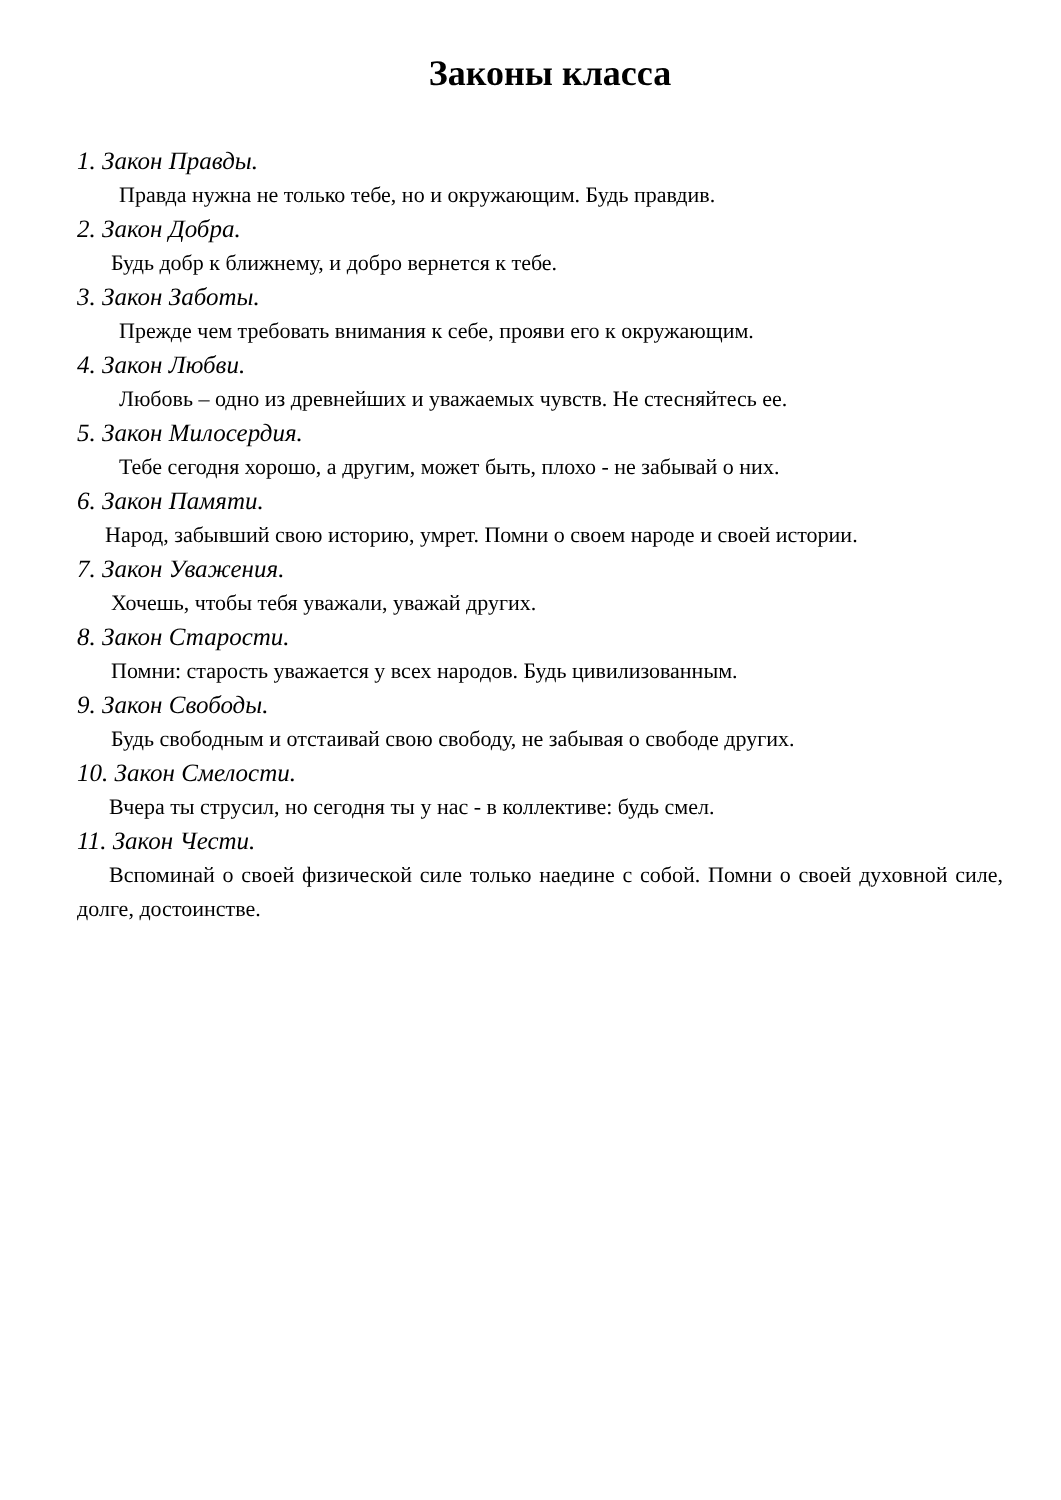Законы класса
1. Закон Правды.
Правда нужна не только тебе, но и окружающим. Будь правдив.
2. Закон Добра.
Будь добр к ближнему, и добро вернется к тебе.
3. Закон Заботы.
Прежде чем требовать внимания к себе, прояви его к окружающим.
4. Закон Любви.
Любовь – одно из древнейших и уважаемых чувств. Не стесняйтесь ее.
5. Закон Милосердия.
Тебе сегодня хорошо, а другим, может быть, плохо - не забывай о них.
6. Закон Памяти.
Народ, забывший свою историю, умрет. Помни о своем народе и своей истории.
7. Закон Уважения.
Хочешь, чтобы тебя уважали, уважай других.
8. Закон Старости.
Помни: старость уважается у всех народов. Будь цивилизованным.
9. Закон Свободы.
Будь свободным и отстаивай свою свободу, не забывая о свободе других.
10. Закон Смелости.
Вчера ты струсил, но сегодня ты у нас - в коллективе: будь смел.
11. Закон Чести.
Вспоминай о своей физической силе только наедине с собой. Помни о своей духовной силе, долге, достоинстве.